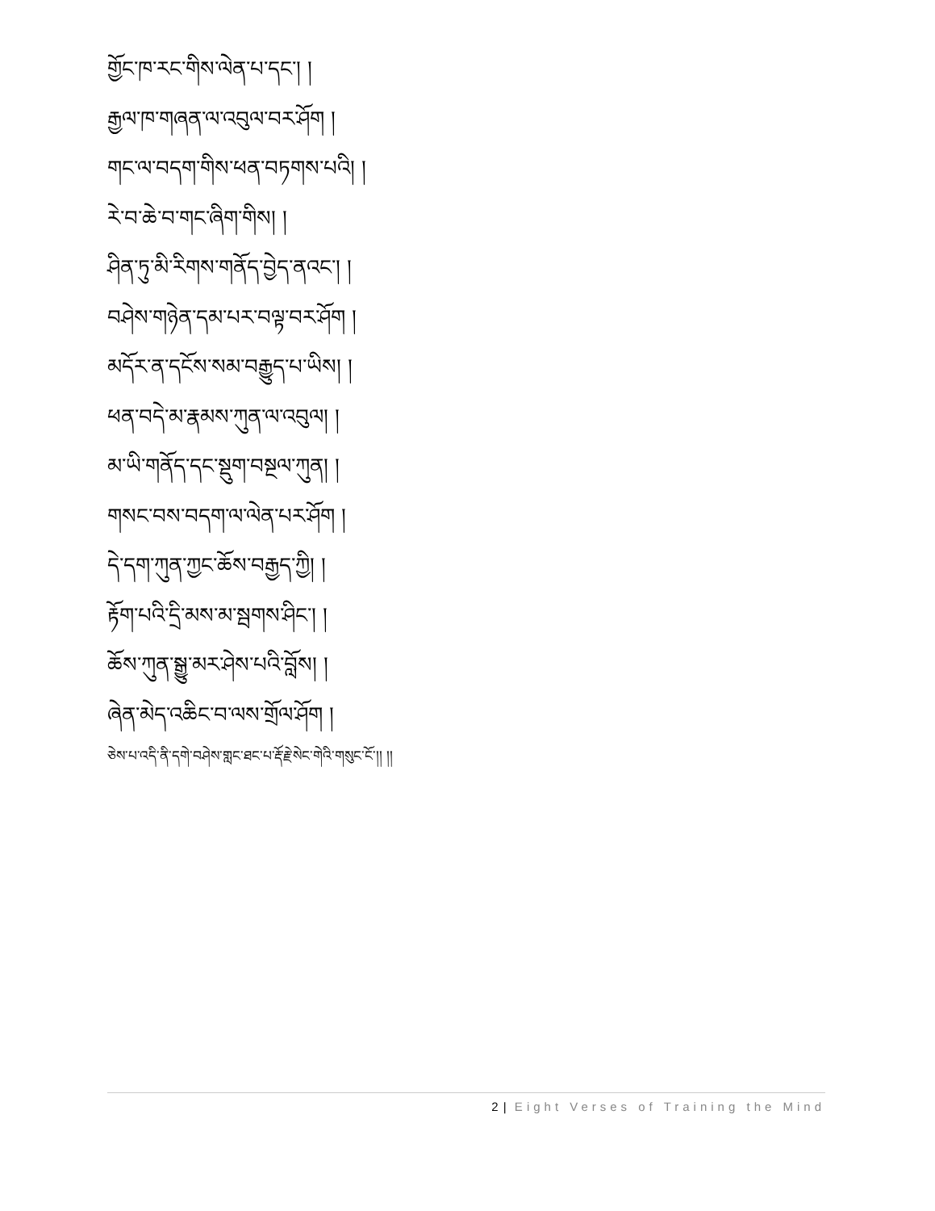གྱོང་ཁ་རང་གིས་ལེན་པ་དང་། །
རྒྱལ་ཁ་གཞན་ལ་འབུལ་བར་ཤོག །
གང་ལ་བདག་གིས་ཕན་བཏགས་པའི། །
རེ་བ་ཆེ་བ་གང་ཞིག་གིས། །
ཤིན་ཏུ་མི་རིགས་གནོད་བྱེད་ནའང་། །
བཤེས་གཉེན་དམ་པར་བལྟ་བར་ཤོག །
མདོར་ན་དངོས་སམ་བརྒྱུད་པ་ཡིས། །
ཕན་བདེ་མ་རྣམས་ཀུན་ལ་འབུལ། །
མ་ཡི་གནོད་དང་སྡུག་བསྔལ་ཀུན། །
གསང་བས་བདག་ལ་ལེན་པར་ཤོག །
དེ་དག་ཀུན་ཀྱང་ཆོས་བརྒྱད་ཀྱི། །
རྟོག་པའི་དྲི་མས་མ་སྦགས་ཤིང་། །
ཆོས་ཀུན་སྒྱུ་མར་ཤེས་པའི་བློས། །
ཞེན་མེད་འཆིང་བ་ལས་གྲོལ་ཤོག །
ཅེས་པ་འདི་ནི་དགེ་བཤེས་གླང་ཐང་པ་རྡོ་རྗེ་སེང་གེའི་གསུང་ངོ་།། །།
2 | Eight Verses of Training the Mind